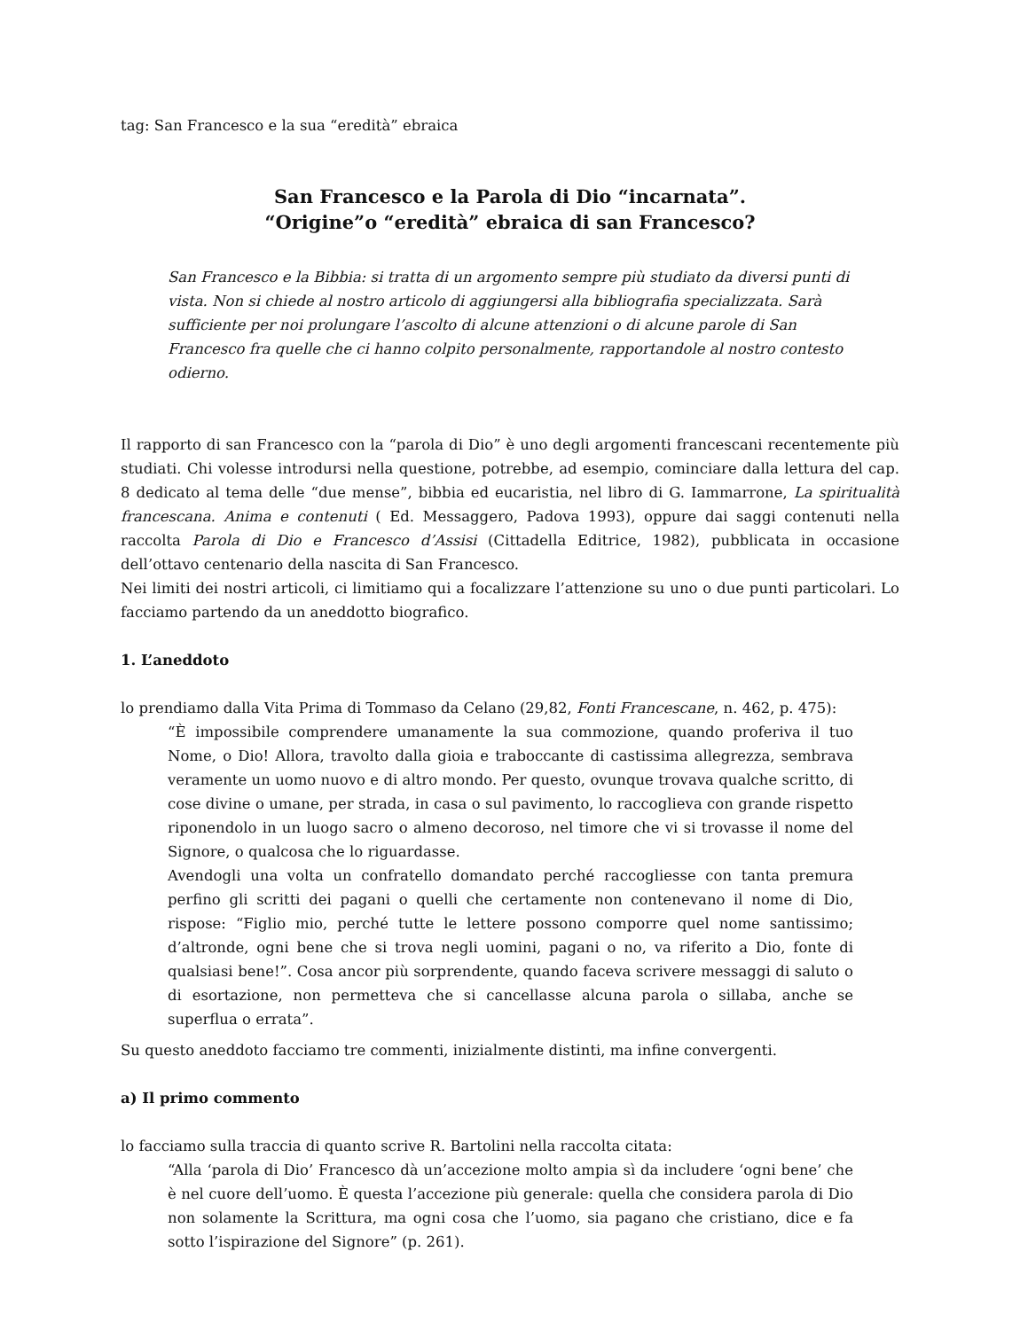tag: San Francesco e la sua “eredità” ebraica
San Francesco e la Parola di Dio “incarnata”.
“Origine”o “eredità” ebraica di san Francesco?
San Francesco e la Bibbia: si tratta di un argomento sempre più studiato da diversi punti di vista. Non si chiede al nostro articolo di aggiungersi alla bibliografia specializzata. Sarà sufficiente per noi prolungare l’ascolto di alcune attenzioni o di alcune parole di San Francesco fra quelle che ci hanno colpito personalmente, rapportandole al nostro contesto odierno.
Il rapporto di san Francesco con la “parola di Dio” è uno degli argomenti francescani recentemente più studiati. Chi volesse introdursi nella questione, potrebbe, ad esempio, cominciare dalla lettura del cap. 8 dedicato al tema delle “due mense”, bibbia ed eucaristia, nel libro di G. Iammarrone, La spiritualità francescana. Anima e contenuti ( Ed. Messaggero, Padova 1993), oppure dai saggi contenuti nella raccolta Parola di Dio e Francesco d’Assisi (Cittadella Editrice, 1982), pubblicata in occasione dell’ottavo centenario della nascita di San Francesco.
Nei limiti dei nostri articoli, ci limitiamo qui a focalizzare l’attenzione su uno o due punti particolari. Lo facciamo partendo da un aneddotto biografico.
1. L’aneddoto
lo prendiamo dalla Vita Prima di Tommaso da Celano (29,82, Fonti Francescane, n. 462, p. 475):
“È impossibile comprendere umanamente la sua commozione, quando proferiva il tuo Nome, o Dio! Allora, travolto dalla gioia e traboccante di castissima allegrezza, sembrava veramente un uomo nuovo e di altro mondo. Per questo, ovunque trovava qualche scritto, di cose divine o umane, per strada, in casa o sul pavimento, lo raccoglieva con grande rispetto riponendolo in un luogo sacro o almeno decoroso, nel timore che vi si trovasse il nome del Signore, o qualcosa che lo riguardasse.
Avendogli una volta un confratello domandato perché raccogliesse con tanta premura perfino gli scritti dei pagani o quelli che certamente non contenevano il nome di Dio, rispose: “Figlio mio, perché tutte le lettere possono comporre quel nome santissimo; d’altronde, ogni bene che si trova negli uomini, pagani o no, va riferito a Dio, fonte di qualsiasi bene!”. Cosa ancor più sorprendente, quando faceva scrivere messaggi di saluto o di esortazione, non permetteva che si cancellasse alcuna parola o sillaba, anche se superflua o errata”.
Su questo aneddoto facciamo tre commenti, inizialmente distinti, ma infine convergenti.
a) Il primo commento
lo facciamo sulla traccia di quanto scrive R. Bartolini nella raccolta citata:
“Alla ‘parola di Dio’ Francesco dà un’accezione molto ampia sì da includere ‘ogni bene’ che è nel cuore dell’uomo. È questa l’accezione più generale: quella che considera parola di Dio non solamente la Scrittura, ma ogni cosa che l’uomo, sia pagano che cristiano, dice e fa sotto l’ispirazione del Signore” (p. 261).